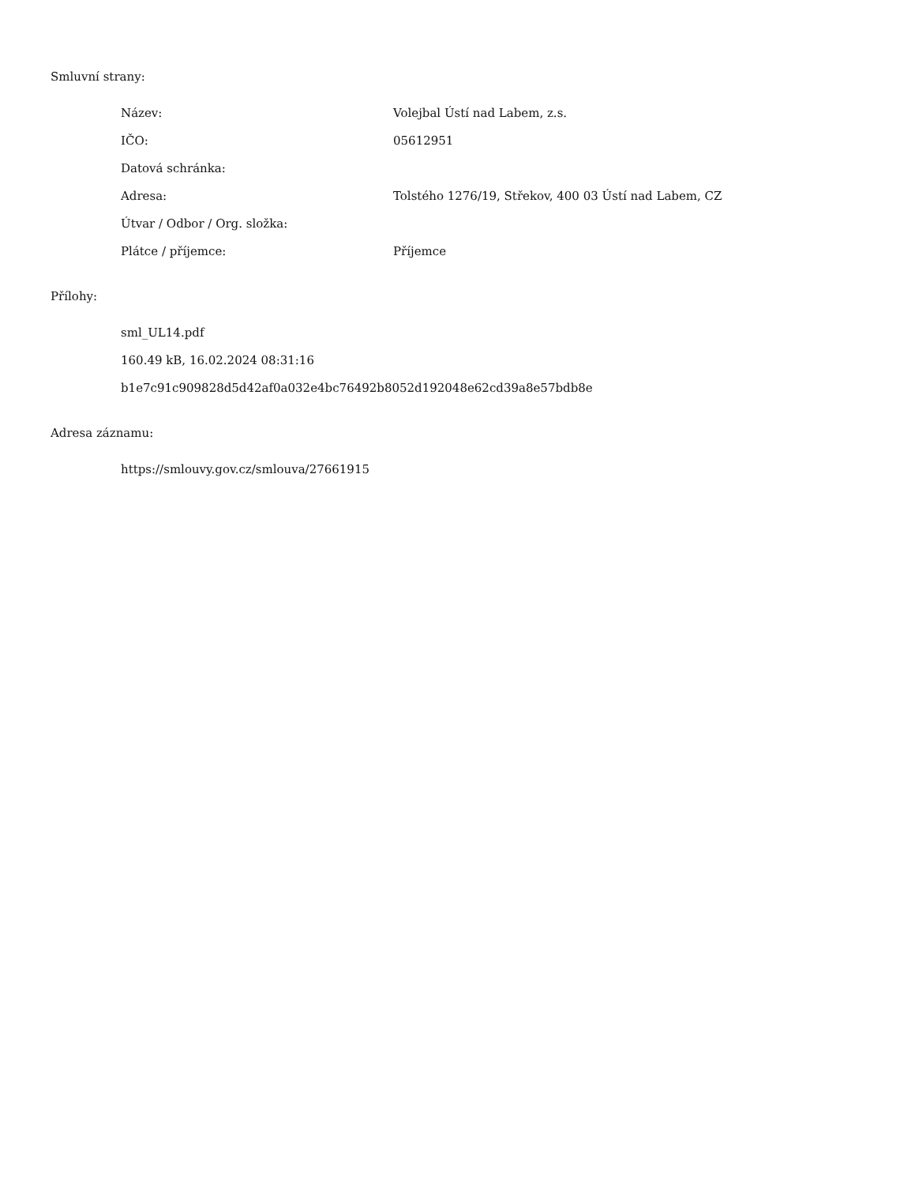Smluvní strany:
| Název: | Volejbal Ústí nad Labem, z.s. |
| IČO: | 05612951 |
| Datová schránka: | |
| Adresa: | Tolstého 1276/19, Střekov, 400 03 Ústí nad Labem, CZ |
| Útvar / Odbor / Org. složka: | |
| Plátce / příjemce: | Příjemce |
Přílohy:
sml_UL14.pdf
160.49 kB, 16.02.2024 08:31:16
b1e7c91c909828d5d42af0a032e4bc76492b8052d192048e62cd39a8e57bdb8e
Adresa záznamu:
https://smlouvy.gov.cz/smlouva/27661915